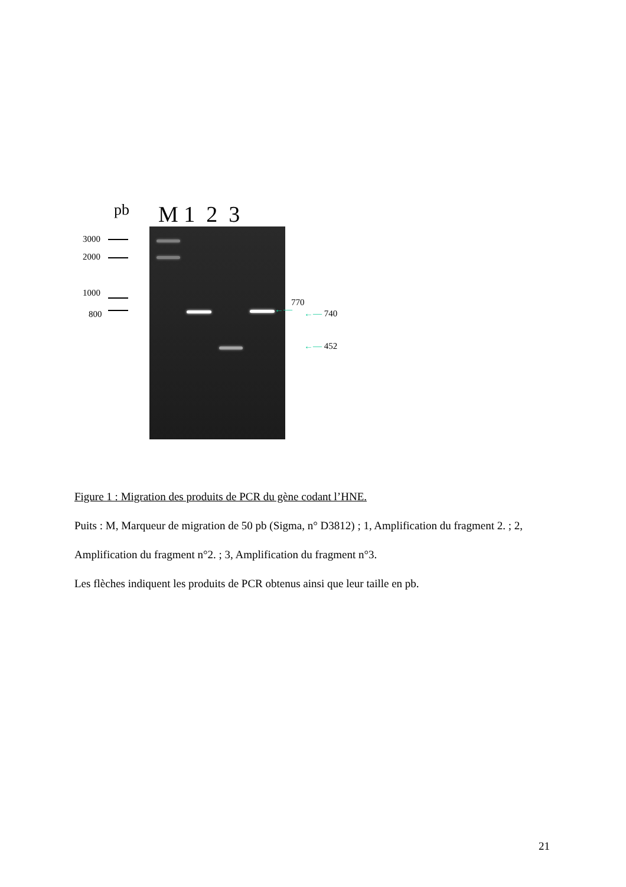pb M 1 2 3
3000
2000
1000
800
770
←— ←— 740
←— 452
Figure 1 : Migration des produits de PCR du gène codant l’HNE.
Puits : M, Marqueur de migration de 50 pb (Sigma, n° D3812) ; 1, Amplification du fragment 2. ; 2, Amplification du fragment n°2. ; 3, Amplification du fragment n°3.
Les flèches indiquent les produits de PCR obtenus ainsi que leur taille en pb.
21